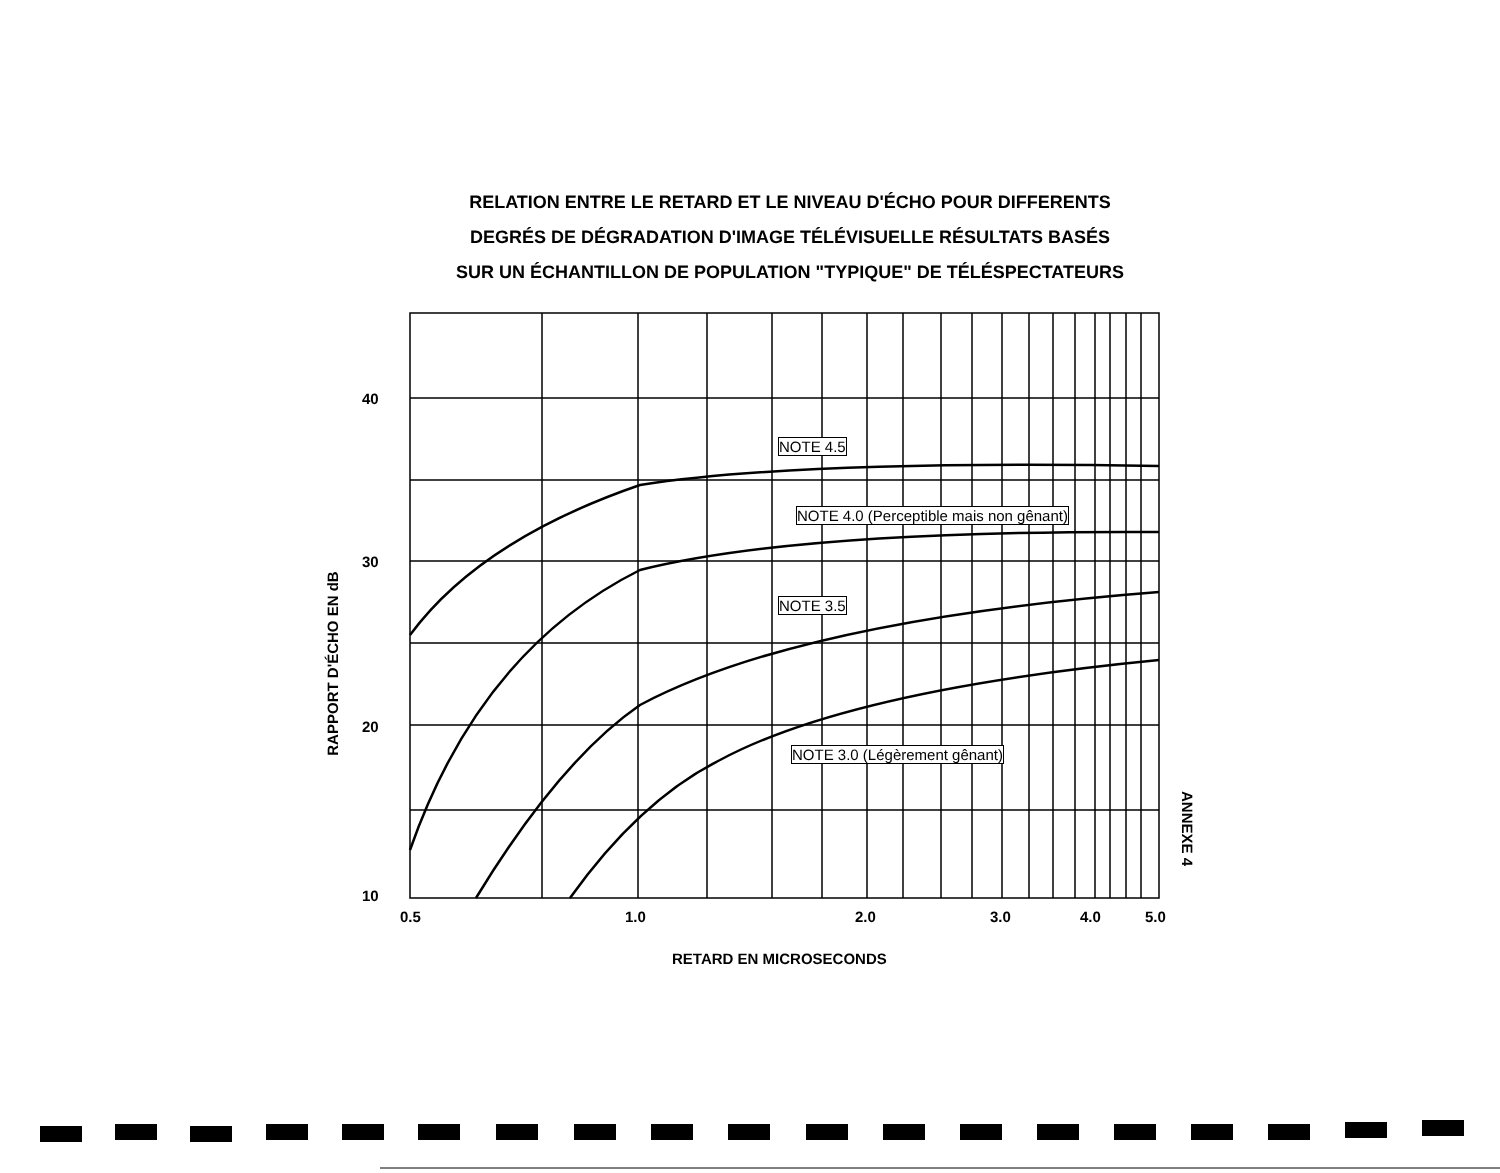RELATION ENTRE LE RETARD ET LE NIVEAU D'ÉCHO POUR DIFFERENTS
DEGRÉS DE DÉGRADATION D'IMAGE TÉLÉVISUELLE RÉSULTATS BASÉS
SUR UN ÉCHANTILLON DE POPULATION "TYPIQUE" DE TÉLÉSPECTATEURS
40
30
20
10
0.5 1.0 2.0 3.0 4.0 5.0
RETARD EN MICROSECONDS
RAPPORT D'ÉCHO EN dB
ANNEXE 4
NOTE 4.5
NOTE 4.0 (Perceptible mais non gênant)
NOTE 3.5
NOTE 3.0 (Légèrement gênant)